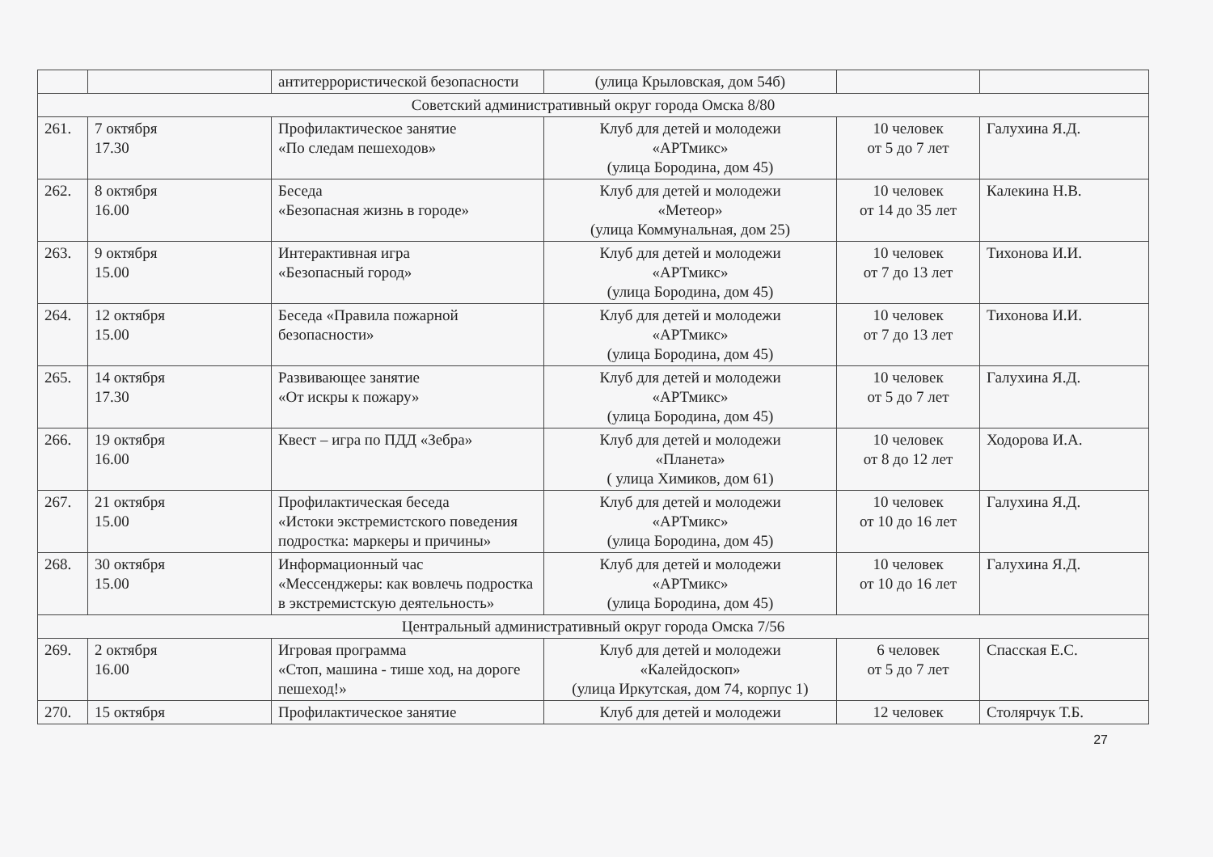| | | антитеррористической безопасности | (улица Крыловская, дом 54б) | | |
| Советский административный округ города Омска 8/80 | | | | | |
| 261. | 7 октября 17.30 | Профилактическое занятие «По следам пешеходов» | Клуб для детей и молодежи «АРТмикс» (улица Бородина, дом 45) | 10 человек от 5 до 7 лет | Галухина Я.Д. |
| 262. | 8 октября 16.00 | Беседа «Безопасная жизнь в городе» | Клуб для детей и молодежи «Метеор» (улица Коммунальная, дом 25) | 10 человек от 14 до 35 лет | Калекина Н.В. |
| 263. | 9 октября 15.00 | Интерактивная игра «Безопасный город» | Клуб для детей и молодежи «АРТмикс» (улица Бородина, дом 45) | 10 человек от 7 до 13 лет | Тихонова И.И. |
| 264. | 12 октября 15.00 | Беседа «Правила пожарной безопасности» | Клуб для детей и молодежи «АРТмикс» (улица Бородина, дом 45) | 10 человек от 7 до 13 лет | Тихонова И.И. |
| 265. | 14 октября 17.30 | Развивающее занятие «От искры к пожару» | Клуб для детей и молодежи «АРТмикс» (улица Бородина, дом 45) | 10 человек от 5 до 7 лет | Галухина Я.Д. |
| 266. | 19 октября 16.00 | Квест – игра по ПДД «Зебра» | Клуб для детей и молодежи «Планета» ( улица Химиков, дом 61) | 10 человек от 8 до 12 лет | Ходорова И.А. |
| 267. | 21 октября 15.00 | Профилактическая беседа «Истоки экстремистского поведения подростка: маркеры и причины» | Клуб для детей и молодежи «АРТмикс» (улица Бородина, дом 45) | 10 человек от 10 до 16 лет | Галухина Я.Д. |
| 268. | 30 октября 15.00 | Информационный час «Мессенджеры: как вовлечь подростка в экстремистскую деятельность» | Клуб для детей и молодежи «АРТмикс» (улица Бородина, дом 45) | 10 человек от 10 до 16 лет | Галухина Я.Д. |
| Центральный административный округ города Омска 7/56 | | | | | |
| 269. | 2 октября 16.00 | Игровая программа «Стоп, машина - тише ход, на дороге пешеход!» | Клуб для детей и молодежи «Калейдоскоп» (улица Иркутская, дом 74, корпус 1) | 6 человек от 5 до 7 лет | Спасская Е.С. |
| 270. | 15 октября | Профилактическое занятие | Клуб для детей и молодежи | 12 человек | Столярчук Т.Б. |
27